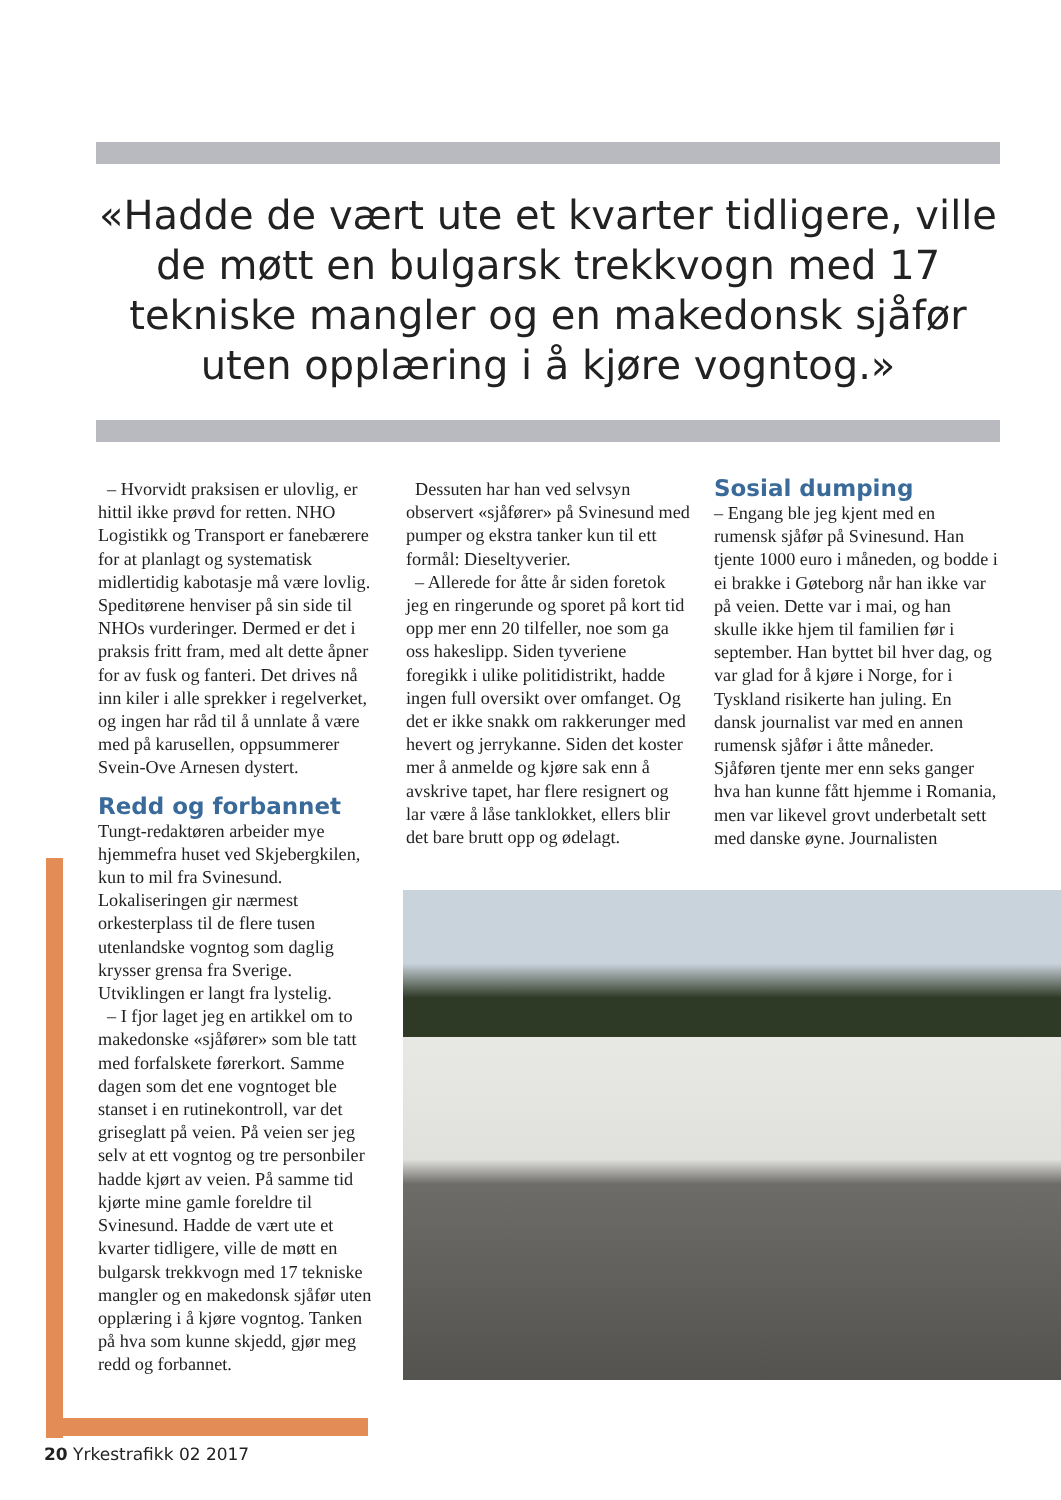«Hadde de vært ute et kvarter tidligere, ville de møtt en bulgarsk trekkvogn med 17 tekniske mangler og en makedonsk sjåfør uten opplæring i å kjøre vogntog.»
– Hvorvidt praksisen er ulovlig, er hittil ikke prøvd for retten. NHO Logistikk og Transport er fanebærere for at planlagt og systematisk midlertidig kabotasje må være lovlig. Speditørene henviser på sin side til NHOs vurderinger. Dermed er det i praksis fritt fram, med alt dette åpner for av fusk og fanteri. Det drives nå inn kiler i alle sprekker i regelverket, og ingen har råd til å unnlate å være med på karusellen, oppsummerer Svein-Ove Arnesen dystert.
Redd og forbannet
Tungt-redaktøren arbeider mye hjemmefra huset ved Skjebergkilen, kun to mil fra Svinesund. Lokaliseringen gir nærmest orkesterplass til de flere tusen utenlandske vogntog som daglig krysser grensa fra Sverige. Utviklingen er langt fra lystelig.
– I fjor laget jeg en artikkel om to makedonske «sjåfører» som ble tatt med forfalskete førerkort. Samme dagen som det ene vogntoget ble stanset i en rutinekontroll, var det griseglatt på veien. På veien ser jeg selv at ett vogntog og tre personbiler hadde kjørt av veien. På samme tid kjørte mine gamle foreldre til Svinesund. Hadde de vært ute et kvarter tidligere, ville de møtt en bulgarsk trekkvogn med 17 tekniske mangler og en makedonsk sjåfør uten opplæring i å kjøre vogntog. Tanken på hva som kunne skjedd, gjør meg redd og forbannet.
Dessuten har han ved selvsyn observert «sjåfører» på Svinesund med pumper og ekstra tanker kun til ett formål: Dieseltyverier.
– Allerede for åtte år siden foretok jeg en ringerunde og sporet på kort tid opp mer enn 20 tilfeller, noe som ga oss hakeslipp. Siden tyveriene foregikk i ulike politidistrikt, hadde ingen full oversikt over omfanget. Og det er ikke snakk om rakkerunger med hevert og jerrykanne. Siden det koster mer å anmelde og kjøre sak enn å avskrive tapet, har flere resignert og lar være å låse tanklokket, ellers blir det bare brutt opp og ødelagt.
Sosial dumping
– Engang ble jeg kjent med en rumensk sjåfør på Svinesund. Han tjente 1000 euro i måneden, og bodde i ei brakke i Gøteborg når han ikke var på veien. Dette var i mai, og han skulle ikke hjem til familien før i september. Han byttet bil hver dag, og var glad for å kjøre i Norge, for i Tyskland risikerte han juling. En dansk journalist var med en annen rumensk sjåfør i åtte måneder. Sjåføren tjente mer enn seks ganger hva han kunne fått hjemme i Romania, men var likevel grovt underbetalt sett med danske øyne. Journalisten
20 Yrkestrafikk 02 2017